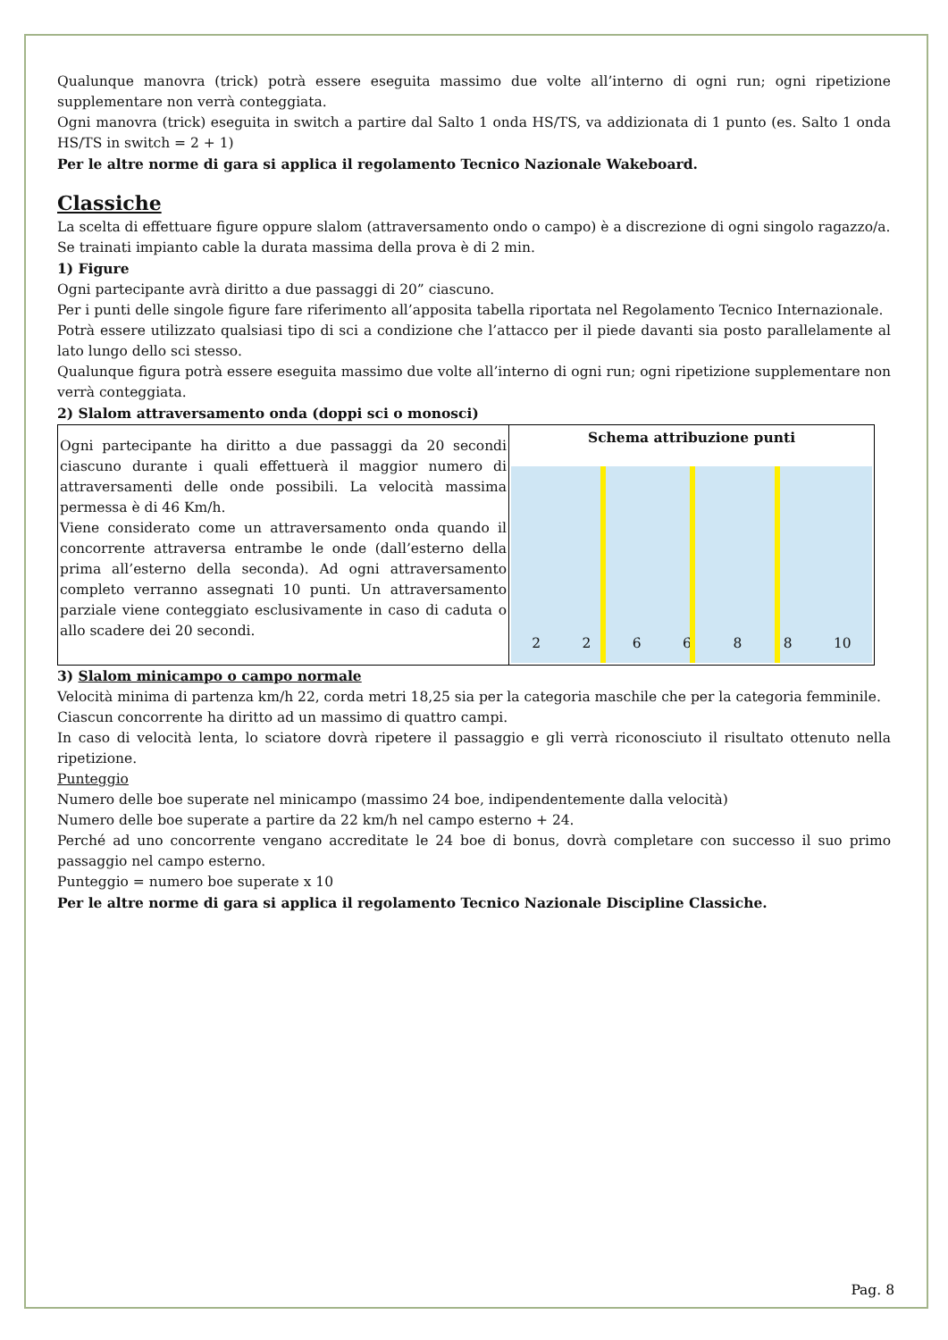Qualunque manovra (trick) potrà essere eseguita massimo due volte all’interno di ogni run; ogni ripetizione supplementare non verrà conteggiata.
Ogni manovra (trick) eseguita in switch a partire dal Salto 1 onda HS/TS, va addizionata di 1 punto (es. Salto 1 onda HS/TS in switch = 2 + 1)
Per le altre norme di gara si applica il regolamento Tecnico Nazionale Wakeboard.
Classiche
La scelta di effettuare figure oppure slalom (attraversamento ondo o campo) è a discrezione di ogni singolo ragazzo/a.
Se trainati impianto cable la durata massima della prova è di 2 min.
1) Figure
Ogni partecipante avrà diritto a due passaggi di 20” ciascuno.
Per i punti delle singole figure fare riferimento all’apposita tabella riportata nel Regolamento Tecnico Internazionale.
Potrà essere utilizzato qualsiasi tipo di sci a condizione che l’attacco per il piede davanti sia posto parallelamente al lato lungo dello sci stesso.
Qualunque figura potrà essere eseguita massimo due volte all’interno di ogni run; ogni ripetizione supplementare non verrà conteggiata.
2) Slalom attraversamento onda (doppi sci o monosci)
| Ogni partecipante ha diritto a due passaggi da 20 secondi ciascuno durante i quali effettuerà il maggior numero di attraversamenti delle onde possibili. La velocità massima permessa è di 46 Km/h. Viene considerato come un attraversamento onda quando il concorrente attraversa entrambe le onde (dall’esterno della prima all’esterno della seconda). Ad ogni attraversamento completo verranno assegnati 10 punti. Un attraversamento parziale viene conteggiato esclusivamente in caso di caduta o allo scadere dei 20 secondi. | Schema attribuzione punti 2 2 6 6 8 8 10 |
3) Slalom minicampo o campo normale
Velocità minima di partenza km/h 22, corda metri 18,25 sia per la categoria maschile che per la categoria femminile.
Ciascun concorrente ha diritto ad un massimo di quattro campi.
In caso di velocità lenta, lo sciatore dovrà ripetere il passaggio e gli verrà riconosciuto il risultato ottenuto nella ripetizione.
Punteggio
Numero delle boe superate nel minicampo (massimo 24 boe, indipendentemente dalla velocità)
Numero delle boe superate a partire da 22 km/h nel campo esterno + 24.
Perché ad uno concorrente vengano accreditate le 24 boe di bonus, dovrà completare con successo il suo primo passaggio nel campo esterno.
Punteggio = numero boe superate x 10
Per le altre norme di gara si applica il regolamento Tecnico Nazionale Discipline Classiche.
Pag. 8